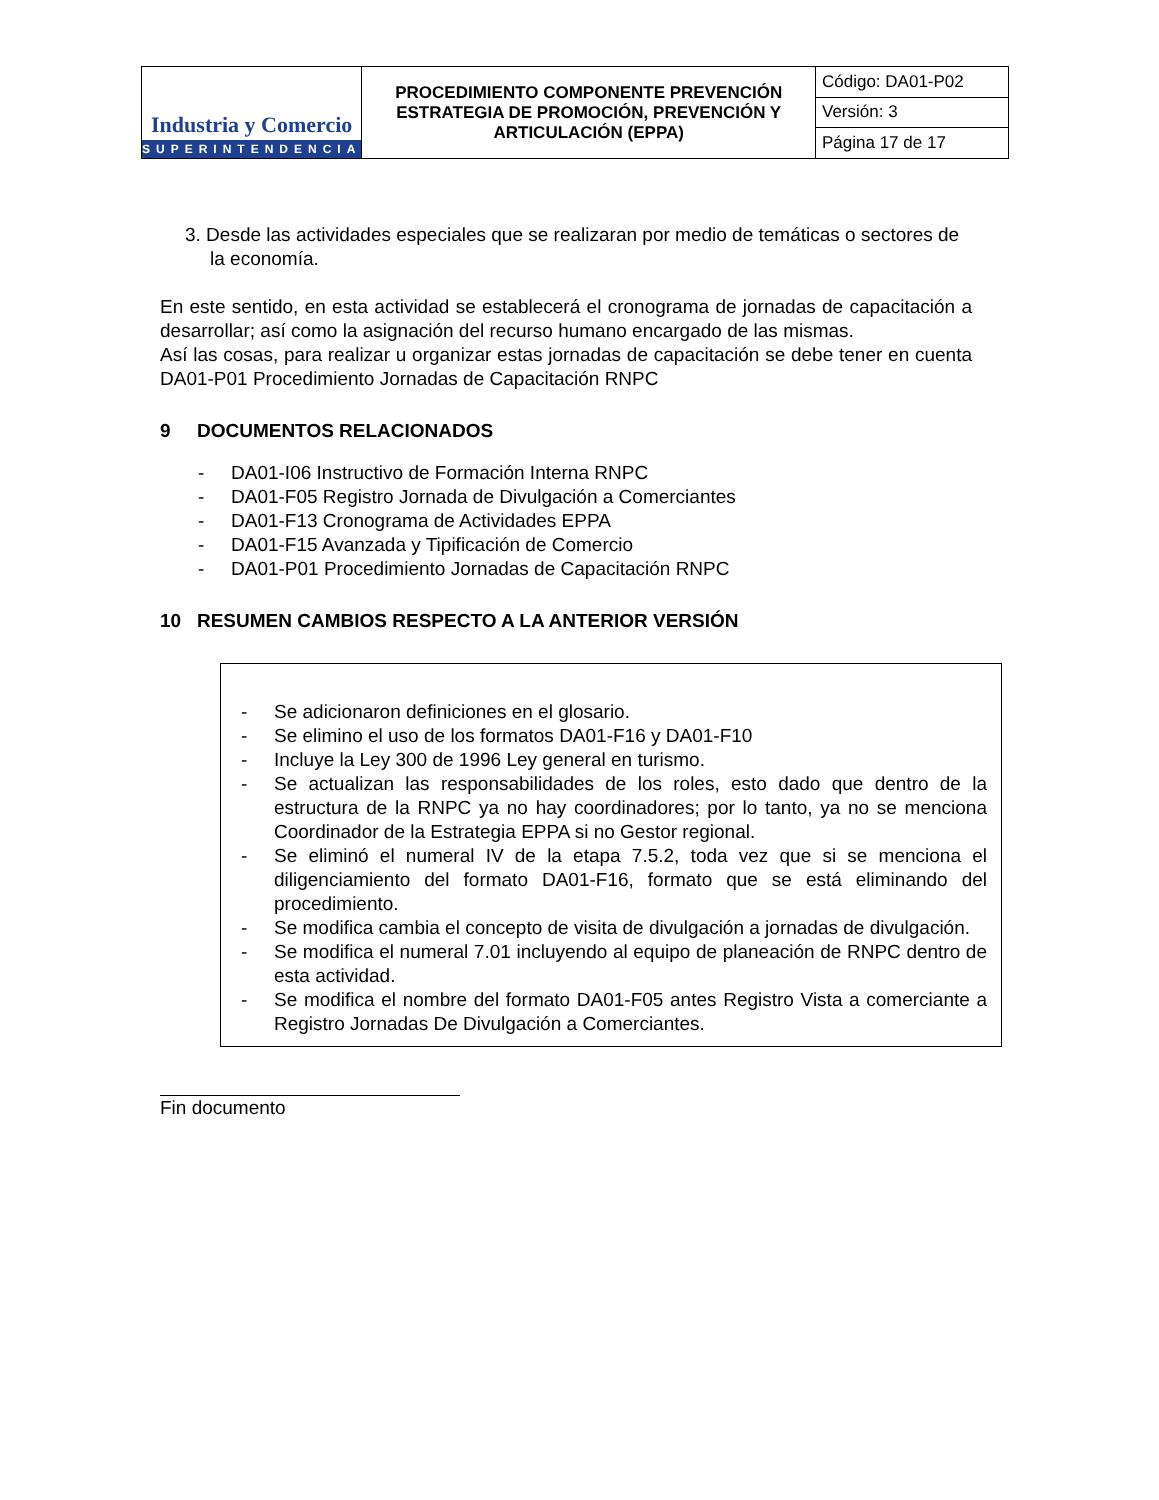| Industria y Comercio SUPERINTENDENCIA | PROCEDIMIENTO COMPONENTE PREVENCIÓN ESTRATEGIA DE PROMOCIÓN, PREVENCIÓN Y ARTICULACIÓN (EPPA) | Código: DA01-P02 |
| | | Versión: 3 |
| | | Página 17 de 17 |
3. Desde las actividades especiales que se realizaran por medio de temáticas o sectores de la economía.
En este sentido, en esta actividad se establecerá el cronograma de jornadas de capacitación a desarrollar; así como la asignación del recurso humano encargado de las mismas.
Así las cosas, para realizar u organizar estas jornadas de capacitación se debe tener en cuenta DA01-P01 Procedimiento Jornadas de Capacitación RNPC
9 DOCUMENTOS RELACIONADOS
- DA01-I06 Instructivo de Formación Interna RNPC
- DA01-F05 Registro Jornada de Divulgación a Comerciantes
- DA01-F13 Cronograma de Actividades EPPA
- DA01-F15 Avanzada y Tipificación de Comercio
- DA01-P01 Procedimiento Jornadas de Capacitación RNPC
10 RESUMEN CAMBIOS RESPECTO A LA ANTERIOR VERSIÓN
- Se adicionaron definiciones en el glosario.
- Se elimino el uso de los formatos DA01-F16 y DA01-F10
- Incluye la Ley 300 de 1996 Ley general en turismo.
- Se actualizan las responsabilidades de los roles, esto dado que dentro de la estructura de la RNPC ya no hay coordinadores; por lo tanto, ya no se menciona Coordinador de la Estrategia EPPA si no Gestor regional.
- Se eliminó el numeral IV de la etapa 7.5.2, toda vez que si se menciona el diligenciamiento del formato DA01-F16, formato que se está eliminando del procedimiento.
- Se modifica cambia el concepto de visita de divulgación a jornadas de divulgación.
- Se modifica el numeral 7.01 incluyendo al equipo de planeación de RNPC dentro de esta actividad.
- Se modifica el nombre del formato DA01-F05 antes Registro Vista a comerciante a Registro Jornadas De Divulgación a Comerciantes.
Fin documento